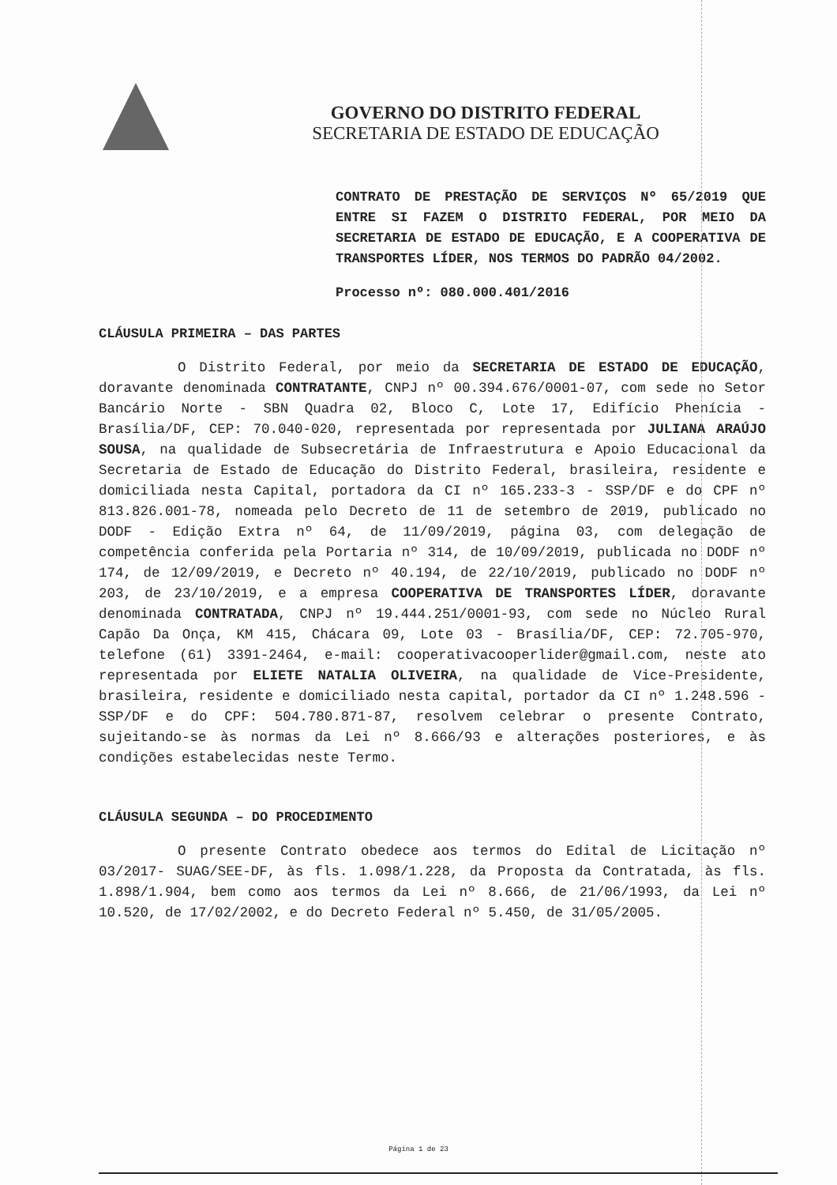GOVERNO DO DISTRITO FEDERAL
SECRETARIA DE ESTADO DE EDUCAÇÃO
CONTRATO DE PRESTAÇÃO DE SERVIÇOS Nº 65/2019 QUE ENTRE SI FAZEM O DISTRITO FEDERAL, POR MEIO DA SECRETARIA DE ESTADO DE EDUCAÇÃO, E A COOPERATIVA DE TRANSPORTES LÍDER, NOS TERMOS DO PADRÃO 04/2002.
Processo nº: 080.000.401/2016
CLÁUSULA PRIMEIRA – DAS PARTES
O Distrito Federal, por meio da SECRETARIA DE ESTADO DE EDUCAÇÃO, doravante denominada CONTRATANTE, CNPJ nº 00.394.676/0001-07, com sede no Setor Bancário Norte - SBN Quadra 02, Bloco C, Lote 17, Edifício Phenícia - Brasília/DF, CEP: 70.040-020, representada por representada por JULIANA ARAÚJO SOUSA, na qualidade de Subsecretária de Infraestrutura e Apoio Educacional da Secretaria de Estado de Educação do Distrito Federal, brasileira, residente e domiciliada nesta Capital, portadora da CI nº 165.233-3 - SSP/DF e do CPF nº 813.826.001-78, nomeada pelo Decreto de 11 de setembro de 2019, publicado no DODF - Edição Extra nº 64, de 11/09/2019, página 03, com delegação de competência conferida pela Portaria nº 314, de 10/09/2019, publicada no DODF nº 174, de 12/09/2019, e Decreto nº 40.194, de 22/10/2019, publicado no DODF nº 203, de 23/10/2019, e a empresa COOPERATIVA DE TRANSPORTES LÍDER, doravante denominada CONTRATADA, CNPJ nº 19.444.251/0001-93, com sede no Núcleo Rural Capão Da Onça, KM 415, Chácara 09, Lote 03 - Brasília/DF, CEP: 72.705-970, telefone (61) 3391-2464, e-mail: cooperativacooperlider@gmail.com, neste ato representada por ELIETE NATALIA OLIVEIRA, na qualidade de Vice-Presidente, brasileira, residente e domiciliado nesta capital, portador da CI nº 1.248.596 - SSP/DF e do CPF: 504.780.871-87, resolvem celebrar o presente Contrato, sujeitando-se às normas da Lei nº 8.666/93 e alterações posteriores, e às condições estabelecidas neste Termo.
CLÁUSULA SEGUNDA – DO PROCEDIMENTO
O presente Contrato obedece aos termos do Edital de Licitação nº 03/2017- SUAG/SEE-DF, às fls. 1.098/1.228, da Proposta da Contratada, às fls. 1.898/1.904, bem como aos termos da Lei nº 8.666, de 21/06/1993, da Lei nº 10.520, de 17/02/2002, e do Decreto Federal nº 5.450, de 31/05/2005.
Página 1 de 23